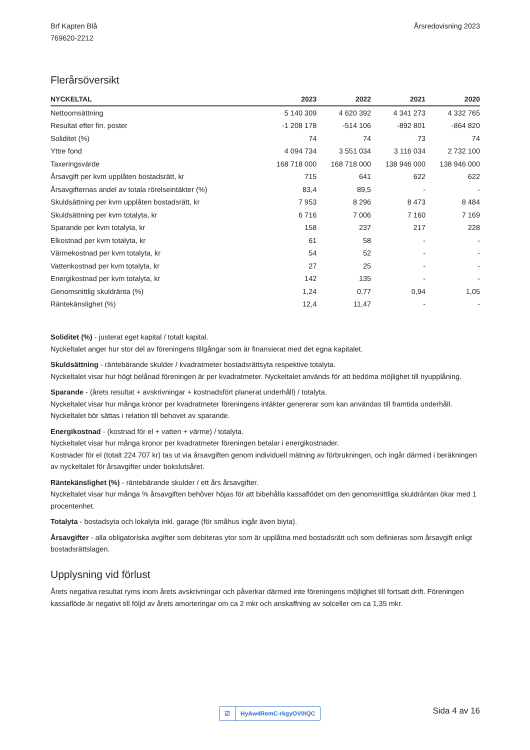Brf Kapten Blå
769620-2212
Årsredovisning 2023
Flerårsöversikt
| NYCKELTAL | 2023 | 2022 | 2021 | 2020 |
| --- | --- | --- | --- | --- |
| Nettoomsättning | 5 140 309 | 4 620 392 | 4 341 273 | 4 332 765 |
| Resultat efter fin. poster | -1 208 178 | -514 106 | -892 801 | -864 820 |
| Soliditet (%) | 74 | 74 | 73 | 74 |
| Yttre fond | 4 094 734 | 3 551 034 | 3 116 034 | 2 732 100 |
| Taxeringsvärde | 168 718 000 | 168 718 000 | 138 946 000 | 138 946 000 |
| Årsavgift per kvm upplåten bostadsrätt, kr | 715 | 641 | 622 | 622 |
| Årsavgifternas andel av totala rörelseintäkter (%) | 83,4 | 89,5 | - | - |
| Skuldsättning per kvm upplåten bostadsrätt, kr | 7 953 | 8 296 | 8 473 | 8 484 |
| Skuldsättning per kvm totalyta, kr | 6 716 | 7 006 | 7 160 | 7 169 |
| Sparande per kvm totalyta, kr | 158 | 237 | 217 | 228 |
| Elkostnad per kvm totalyta, kr | 61 | 58 | - | - |
| Värmekostnad per kvm totalyta, kr | 54 | 52 | - | - |
| Vattenkostnad per kvm totalyta, kr | 27 | 25 | - | - |
| Energikostnad per kvm totalyta, kr | 142 | 135 | - | - |
| Genomsnittlig skuldränta (%) | 1,24 | 0,77 | 0,94 | 1,05 |
| Räntekänslighet (%) | 12,4 | 11,47 | - | - |
Soliditet (%) - justerat eget kapital / totalt kapital.
Nyckeltalet anger hur stor del av föreningens tillgångar som är finansierat med det egna kapitalet.
Skuldsättning - räntebärande skulder / kvadratmeter bostadsrättsyta respektive totalyta.
Nyckeltalet visar hur högt belånad föreningen är per kvadratmeter. Nyckeltalet används för att bedöma möjlighet till nyupplåning.
Sparande - (årets resultat + avskrivningar + kostnadsfört planerat underhåll) / totalyta.
Nyckeltalet visar hur många kronor per kvadratmeter föreningens intäkter genererar som kan användas till framtida underhåll.
Nyckeltalet bör sättas i relation till behovet av sparande.
Energikostnad - (kostnad för el + vatten + värme) / totalyta.
Nyckeltalet visar hur många kronor per kvadratmeter föreningen betalar i energikostnader.
Kostnader för el (totalt 224 707 kr) tas ut via årsavgiften genom individuell mätning av förbrukningen, och ingår därmed i beräkningen av nyckeltalet för årsavgifter under bokslutsåret.
Räntekänslighet (%) - räntebärande skulder / ett års årsavgifter.
Nyckeltalet visar hur många % årsavgiften behöver höjas för att bibehålla kassaflödet om den genomsnittliga skuldräntan ökar med 1 procentenhet.
Totalyta - bostadsyta och lokalyta inkl. garage (för småhus ingår även biyta).
Årsavgifter - alla obligatoriska avgifter som debiteras ytor som är upplåtna med bostadsrätt och som definieras som årsavgift enligt bostadsrättslagen.
Upplysning vid förlust
Årets negativa resultat ryms inom årets avskrivningar och påverkar därmed inte föreningens möjlighet till fortsatt drift. Föreningen kassaflöde är negativt till följd av årets amorteringar om ca 2 mkr och anskaffning av solceller om ca 1,35 mkr.
☑ HyAw4RemC-rkgyOV0IQC Sida 4 av 16